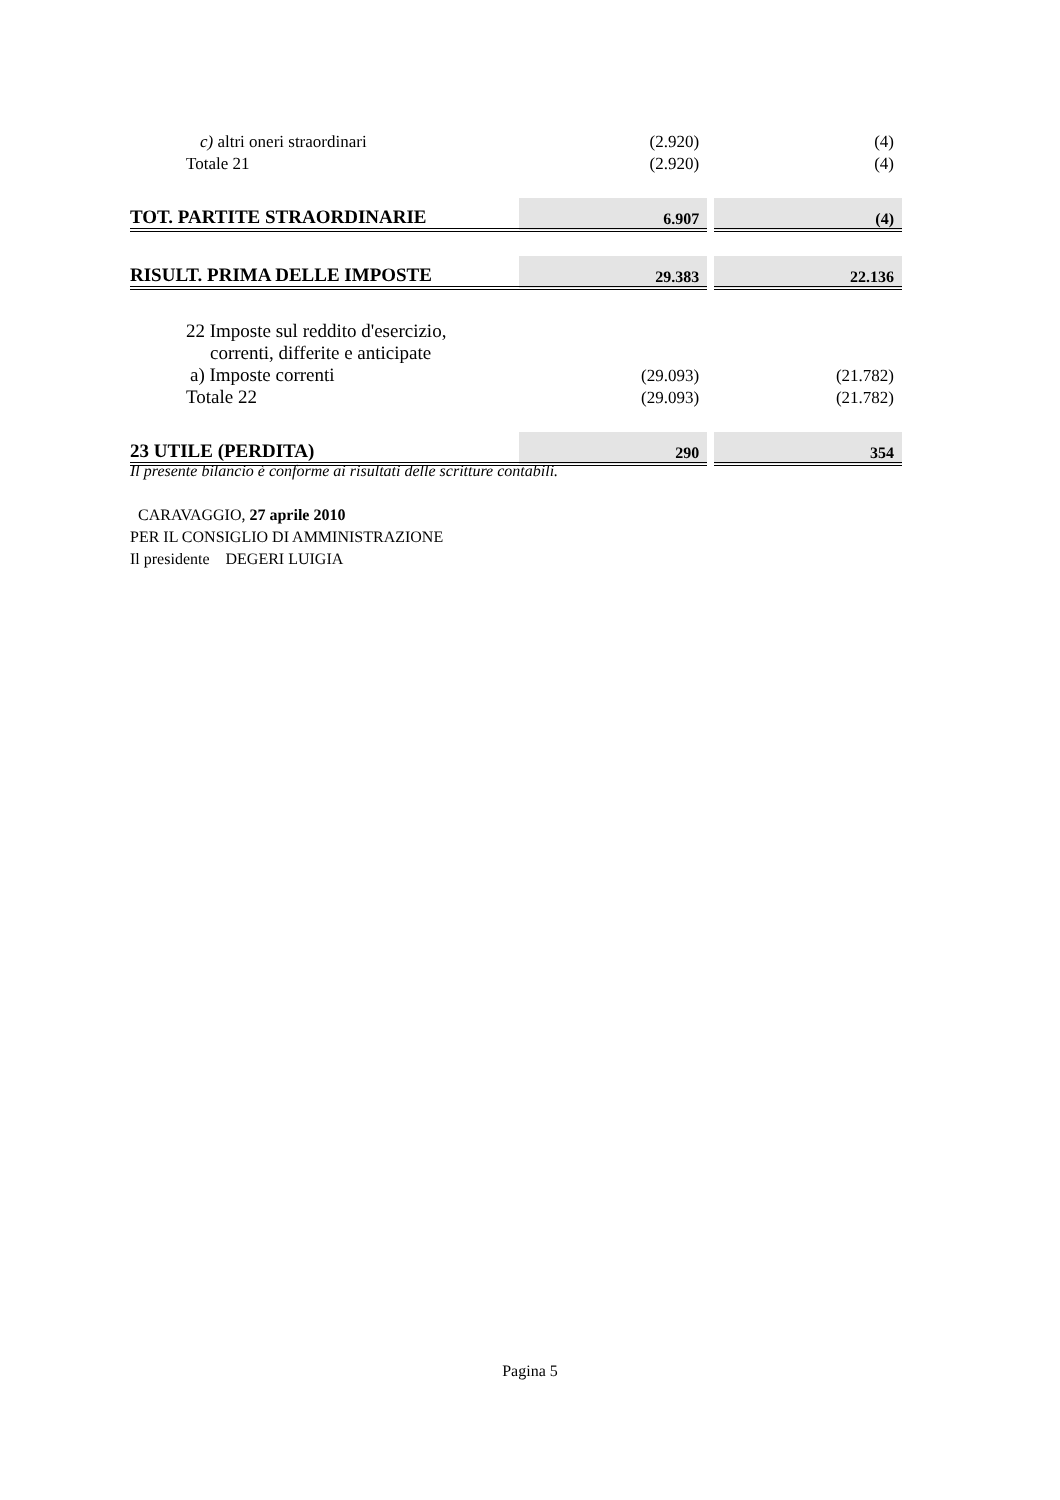| c) altri oneri straordinari | (2.920) | | (4) |
| Totale 21 | (2.920) | | (4) |
| TOT. PARTITE STRAORDINARIE | 6.907 | | (4) |
| RISULT. PRIMA DELLE IMPOSTE | 29.383 | | 22.136 |
| 22 Imposte sul reddito d'esercizio, | | | |
| correnti, differite e anticipate | | | |
| a) Imposte correnti | (29.093) | | (21.782) |
| Totale 22 | (29.093) | | (21.782) |
| 23 UTILE (PERDITA) | 290 | | 354 |
Il presente bilancio è conforme ai risultati delle scritture contabili.
CARAVAGGIO, 27 aprile 2010
PER IL CONSIGLIO DI AMMINISTRAZIONE
Il presidente DEGERI LUIGIA
Pagina 5